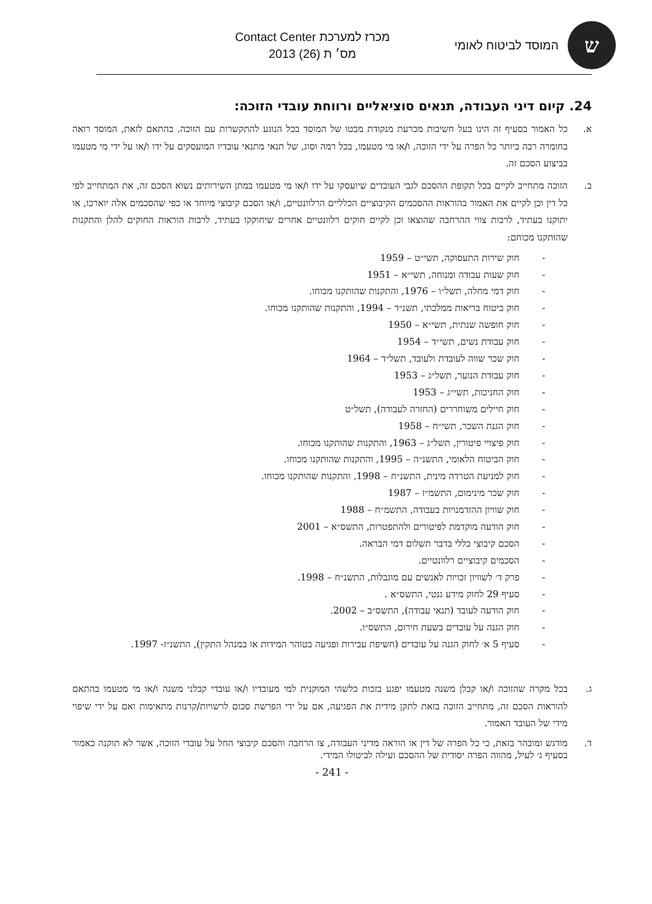ש
המוסד לביטוח לאומי
מכרז למערכת Contact Center
מס׳ ת (26) 2013
24. קיום דיני העבודה, תנאים סוציאליים ורווחת עובדי הזוכה:
א. כל האמור בסעיף זה הינו בעל חשיבות מכרעת מנקודת מבטו של המוסד בכל הנוגע להתקשרות עם הזוכה. בהתאם לזאת, המוסד רואה בחומרה רבה ביותר כל הפרה על ידי הזוכה, ו/או מי מטעמו, בכל רמה וסוג, של תנאי מתנאי עובדיו המועסקים על ידו ו/או על ידי מי מטעמו בביצוע הסכם זה.
ב. הזוכה מתחייב לקיים בכל תקופת ההסכם לגבי העובדים שיועסקו על ידו ו/או מי מטעמו במתן השירותים נשוא הסכם זה, את המתחייב לפי כל דין וכן לקיים את האמור בהוראות ההסכמים הקיבוציים הכלליים הרלוונטיים, ו/או הסכם קיבוצי מיוחד או כפי שהסכמים אלה יוארכו, או יתוקנו בעתיד, לרבות צווי ההרחבה שהוצאו וכן לקיים חוקים רלוונטיים אחרים שיחוקקו בעתיד, לרבות הוראות החוקים להלן והתקנות שהותקנו מכוחם:
- חוק שירות התעסוקה, תשי״ט – 1959
- חוק שעות עבודה ומנוחה, תשי״א – 1951
- חוק דמי מחלה, תשל״ו – 1976, והתקנות שהותקנו מכוחו.
- חוק ביטוח בריאות ממלכתי, תשנ״ד – 1994, והתקנות שהותקנו מכוחו.
- חוק חופשה שנתית, תשי״א – 1950
- חוק עבודת נשים, תשי״ד – 1954
- חוק שכר שווה לעובדת ולעובד, תשל״ד – 1964
- חוק עבודת הנוער, תשל״ג – 1953
- חוק החניכות, תשי״ג – 1953
- חוק חיילים משוחררים (החזרה לעבודה), תשל״ט
- חוק הגנת השכר, תשי״ח – 1958
- חוק פיצויי פיטורין, תשל״ג – 1963, והתקנות שהותקנו מכוחו.
- חוק הביטוח הלאומי, התשנ״ה – 1995, והתקנות שהותקנו מכוחו.
- חוק למניעת הטרדה מינית, התשנ״ח – 1998, והתקנות שהותקנו מכוחו.
- חוק שכר מינימום, התשמ״ז – 1987
- חוק שוויון ההזדמנויות בעבודה, התשמ״ח – 1988
- חוק הודעה מוקדמת לפיטורים ולהתפטרות, התשס״א – 2001
- הסכם קיבוצי כללי בדבר תשלום דמי הבראה.
- הסכמים קיבוציים רלוונטיים.
- פרק ד׳ לשוויון זכויות לאנשים עם מוגבלות, התשנ״ח – 1998.
- סעיף 29 לחוק מידע גנטי, התשס״א .
- חוק הודעה לעובד (תנאי עבודה), התשס״ב – 2002.
- חוק הגנה על עובדים בשעת חירום, התשס״ו.
- סעיף 5 א׳ לחוק הגנה על עובדים (חשיפת עבירות ופגיעה בטוהר המידות או במנהל התקין), התשנ״ז- 1997.
ג. בכל מקרה שהזוכה ו/או קבלן משנה מטעמו יפגע בזכות כלשהי המוקנית למי מעובדיו ו/או עובדי קבלני משנה ו/או מי מטעמו בהתאם להוראות הסכם זה, מתחייב הזוכה בזאת לתקן מידית את הפגיעה, אם על ידי הפרשת סכום לרשויות/קרנות מתאימות ואם על ידי שיפוי מידי של העובד האמור.
ד. מודגש ומובהר בזאת, כי כל הפרה של דין או הוראה מדיני העבודה, צו הרחבה והסכם קיבוצי החל על עובדי הזוכה, אשר לא תוקנה כאמור בסעיף ג׳ לעיל, מהווה הפרה יסודית של ההסכם ועילה לביטולו המידי.
- 241 -